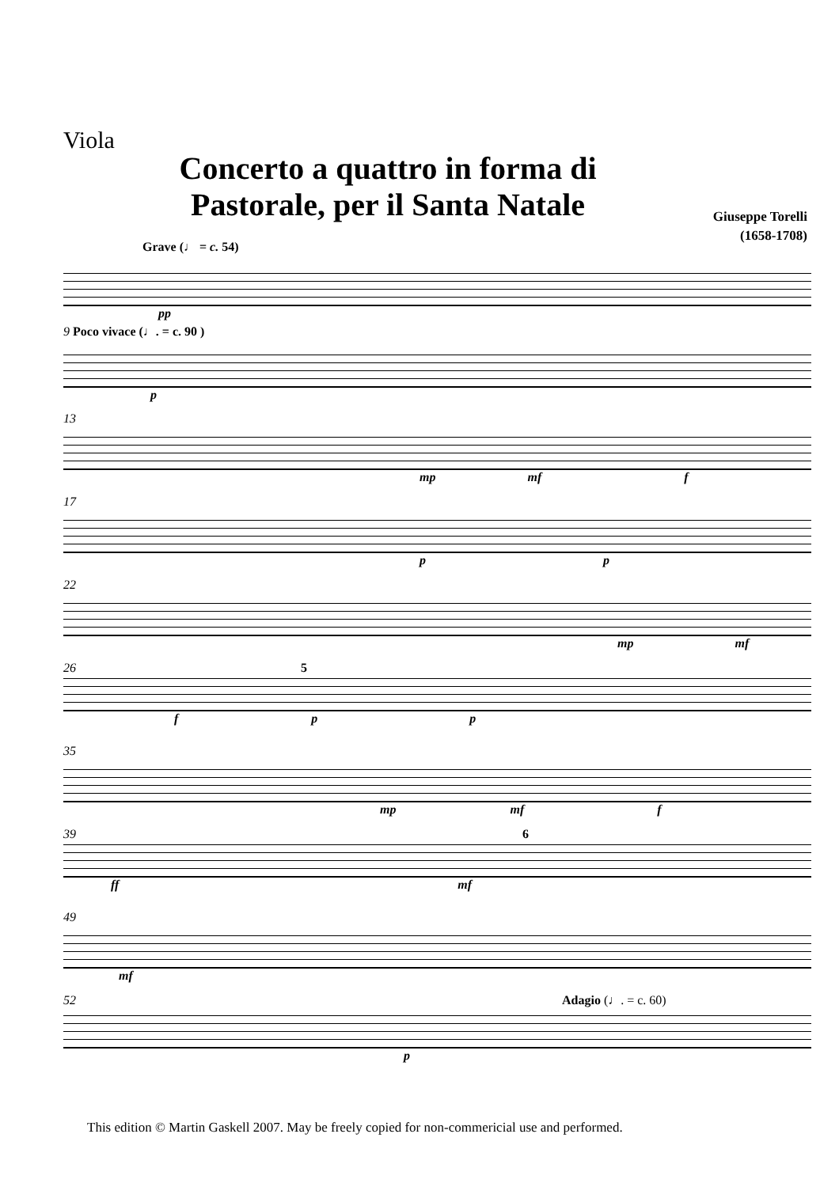Viola
Concerto a quattro in forma di Pastorale, per il Santa Natale
Giuseppe Torelli
(1658-1708)
Grave (♩ = c. 54)
pp
9 Poco vivace (♩. = c. 90 )
p
13
mp mf f
17
p p
22
mp mf
26 5
f p p
35
mp mf f
39 6
ff mf
49
mf
52 Adagio (♩. = c. 60)
p
This edition © Martin Gaskell 2007. May be freely copied for non-commericial use and performed.